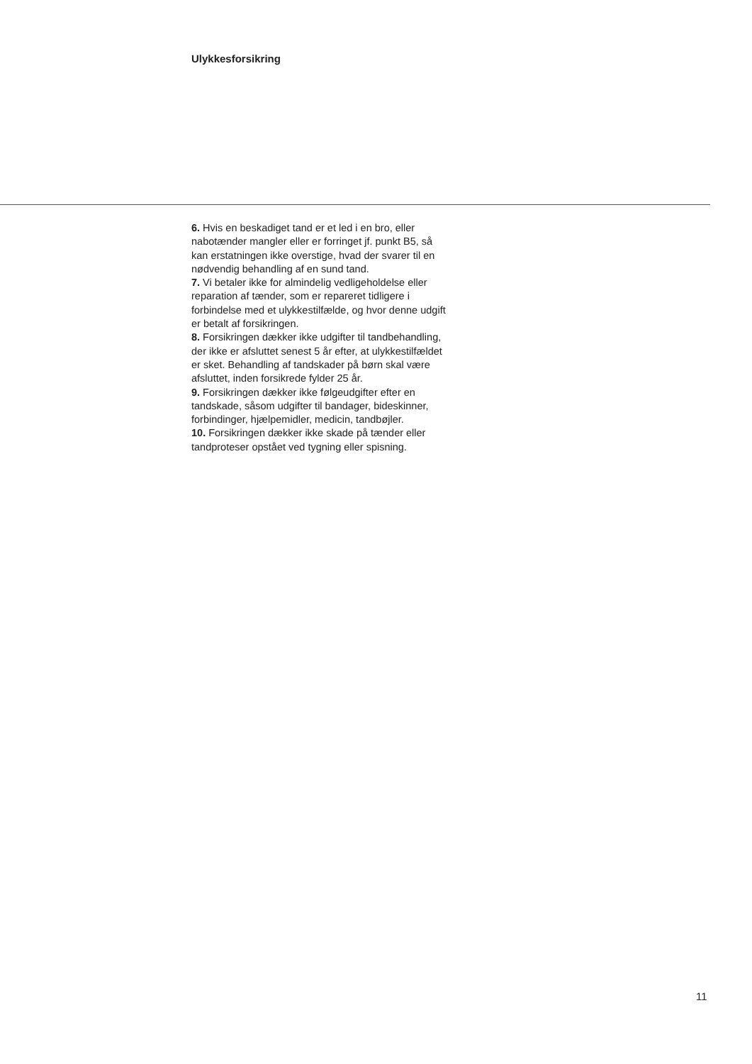Ulykkesforsikring
6. Hvis en beskadiget tand er et led i en bro, eller nabotænder mangler eller er forringet jf. punkt B5, så kan erstatningen ikke overstige, hvad der svarer til en nødvendig behandling af en sund tand.
7. Vi betaler ikke for almindelig vedligeholdelse eller reparation af tænder, som er repareret tidligere i forbindelse med et ulykkestilfælde, og hvor denne udgift er betalt af forsikringen.
8. Forsikringen dækker ikke udgifter til tandbehandling, der ikke er afsluttet senest 5 år efter, at ulykkestilfældet er sket. Behandling af tandskader på børn skal være afsluttet, inden forsikrede fylder 25 år.
9. Forsikringen dækker ikke følgeudgifter efter en tandskade, såsom udgifter til bandager, bideskinner, forbindinger, hjælpemidler, medicin, tandbøjler.
10. Forsikringen dækker ikke skade på tænder eller tandproteser opstået ved tygning eller spisning.
11